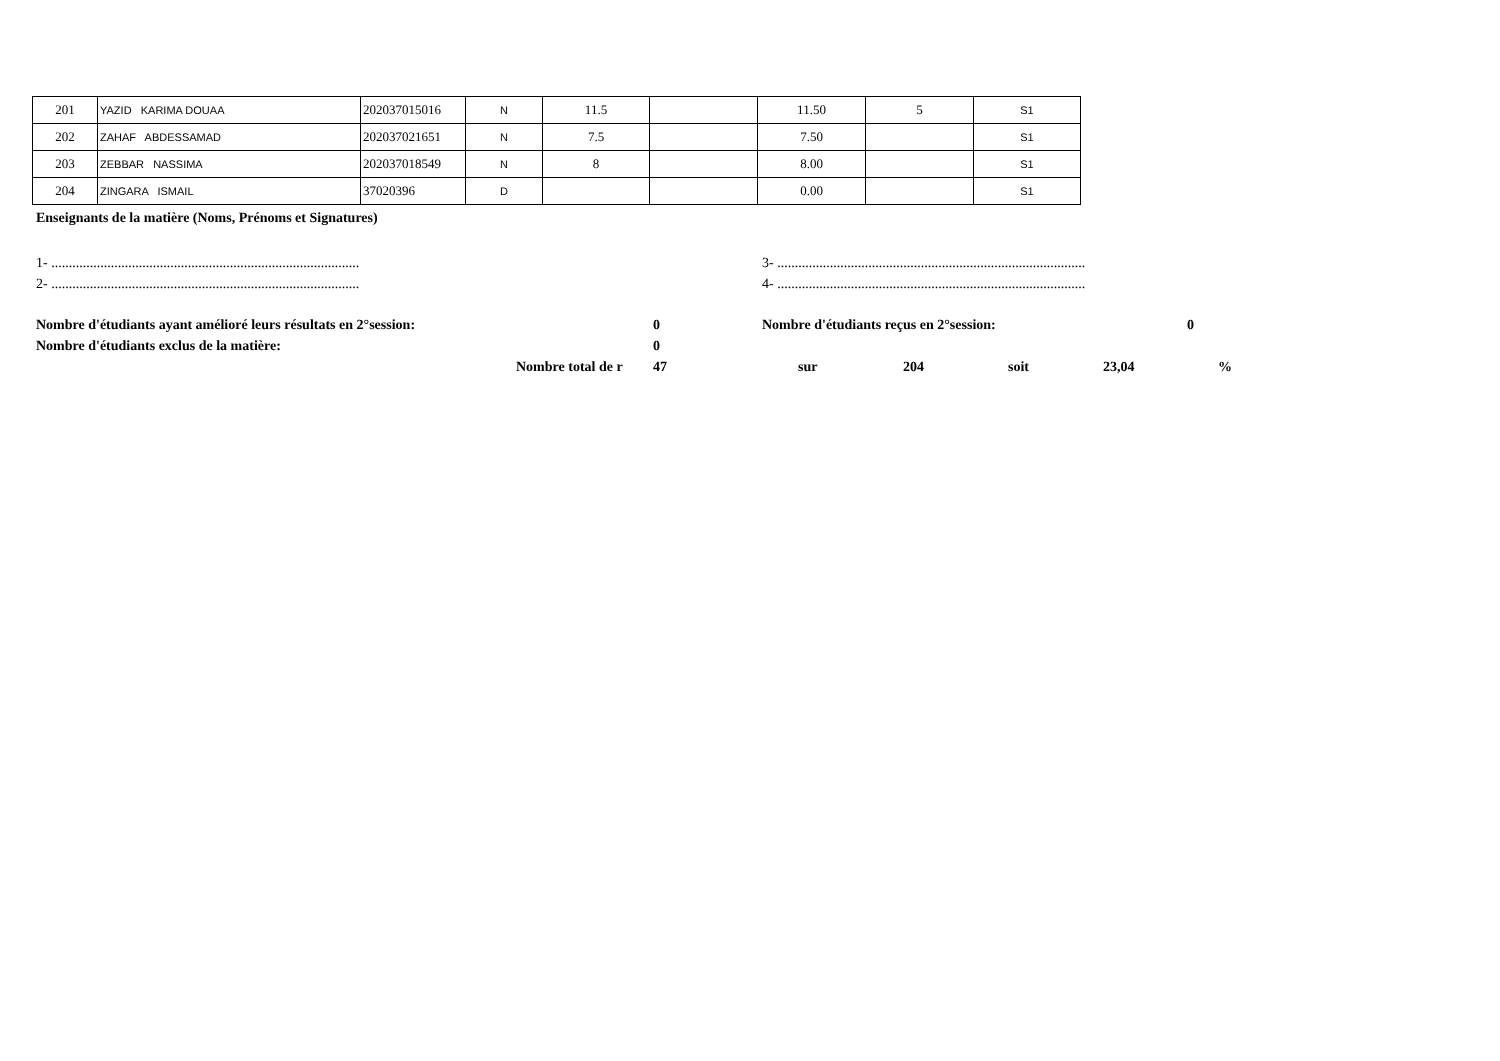| 201 | YAZID KARIMA DOUAA | 202037015016 | N | 11.5 | | 11.50 | 5 | S1 |
| 202 | ZAHAF ABDESSAMAD | 202037021651 | N | 7.5 | | 7.50 | | S1 |
| 203 | ZEBBAR NASSIMA | 202037018549 | N | 8 | | 8.00 | | S1 |
| 204 | ZINGARA ISMAIL | 37020396 | D | | | 0.00 | | S1 |
Enseignants de la matière (Noms, Prénoms et Signatures)
1- ........................................................................................ 3- ........................................................................................
2- ........................................................................................ 4- ........................................................................................
Nombre d'étudiants ayant amélioré leurs résultats en 2°session: 0 Nombre d'étudiants reçus en 2°session: 0
Nombre d'étudiants exclus de la matière: 0
Nombre total de r 47 sur 204 soit 23,04%